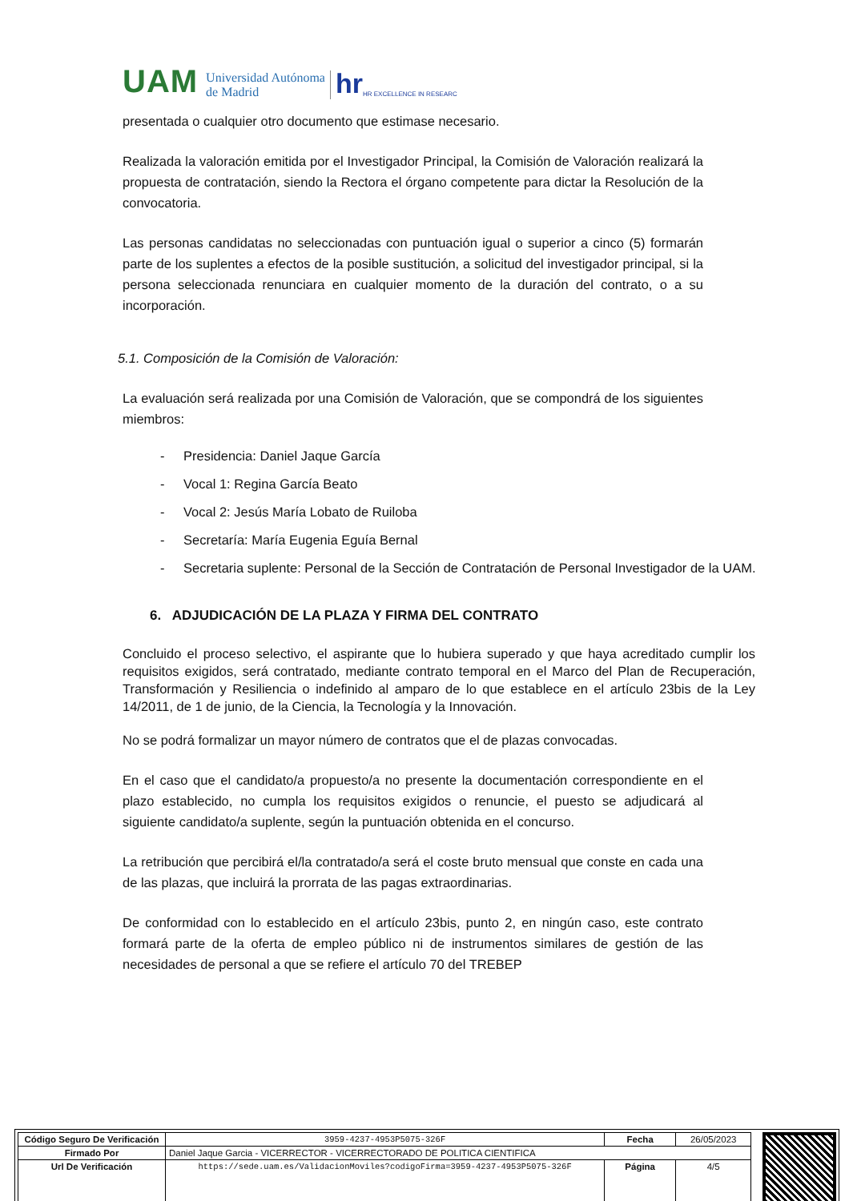UAM Universidad Autónoma
de Madrid hr HR EXCELLENCE IN RESEARC
presentada o cualquier otro documento que estimase necesario.
Realizada la valoración emitida por el Investigador Principal, la Comisión de Valoración realizará la propuesta de contratación, siendo la Rectora el órgano competente para dictar la Resolución de la convocatoria.
Las personas candidatas no seleccionadas con puntuación igual o superior a cinco (5) formarán parte de los suplentes a efectos de la posible sustitución, a solicitud del investigador principal, si la persona seleccionada renunciara en cualquier momento de la duración del contrato, o a su incorporación.
5.1. Composición de la Comisión de Valoración:
La evaluación será realizada por una Comisión de Valoración, que se compondrá de los siguientes miembros:
- Presidencia: Daniel Jaque García
- Vocal 1: Regina García Beato
- Vocal 2: Jesús María Lobato de Ruiloba
- Secretaría: María Eugenia Eguía Bernal
- Secretaria suplente: Personal de la Sección de Contratación de Personal Investigador de la UAM.
6. ADJUDICACIÓN DE LA PLAZA Y FIRMA DEL CONTRATO
Concluido el proceso selectivo, el aspirante que lo hubiera superado y que haya acreditado cumplir los requisitos exigidos, será contratado, mediante contrato temporal en el Marco del Plan de Recuperación, Transformación y Resiliencia o indefinido al amparo de lo que establece en el artículo 23bis de la Ley 14/2011, de 1 de junio, de la Ciencia, la Tecnología y la Innovación.
No se podrá formalizar un mayor número de contratos que el de plazas convocadas.
En el caso que el candidato/a propuesto/a no presente la documentación correspondiente en el plazo establecido, no cumpla los requisitos exigidos o renuncie, el puesto se adjudicará al siguiente candidato/a suplente, según la puntuación obtenida en el concurso.
La retribución que percibirá el/la contratado/a será el coste bruto mensual que conste en cada una de las plazas, que incluirá la prorrata de las pagas extraordinarias.
De conformidad con lo establecido en el artículo 23bis, punto 2, en ningún caso, este contrato formará parte de la oferta de empleo público ni de instrumentos similares de gestión de las necesidades de personal a que se refiere el artículo 70 del TREBEP
| Código Seguro De Verificación | 3959-4237-4953P5075-326F | Fecha | 26/05/2023 |
| Firmado Por | Daniel Jaque Garcia - VICERRECTOR - VICERRECTORADO DE POLITICA CIENTIFICA | | |
| Url De Verificación | https://sede.uam.es/ValidacionMoviles?codigoFirma=3959-4237-4953P5075-326F | Página | 4/5 |